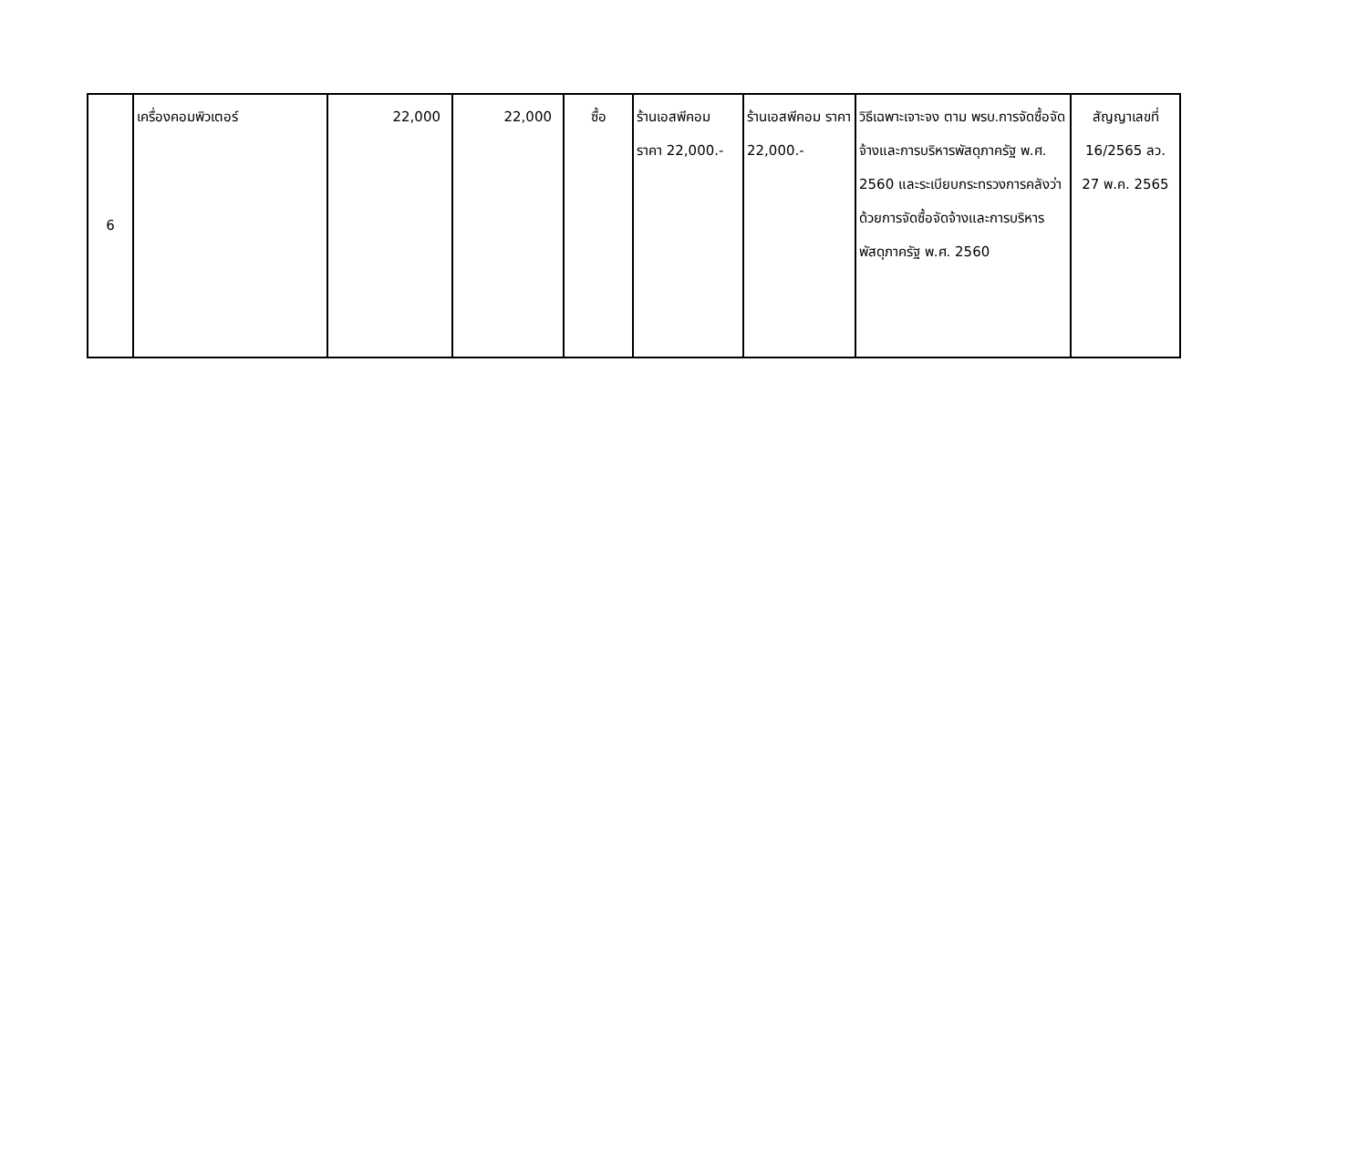| 6 | เครื่องคอมพิวเตอร์ | 22,000 | 22,000 | ซื้อ | ร้านเอสพีคอม ราคา 22,000.- | ร้านเอสพีคอม ราคา 22,000.- | วิธีเฉพาะเจาะจง ตาม พรบ.การจัดซื้อจัดจ้างและการบริหารพัสดุภาครัฐ พ.ศ. 2560 และระเบียบกระทรวงการคลังว่าด้วยการจัดซื้อจัดจ้างและการบริหารพัสดุภาครัฐ พ.ศ. 2560 | สัญญาเลขที่ 16/2565 ลว. 27 พ.ค. 2565 |